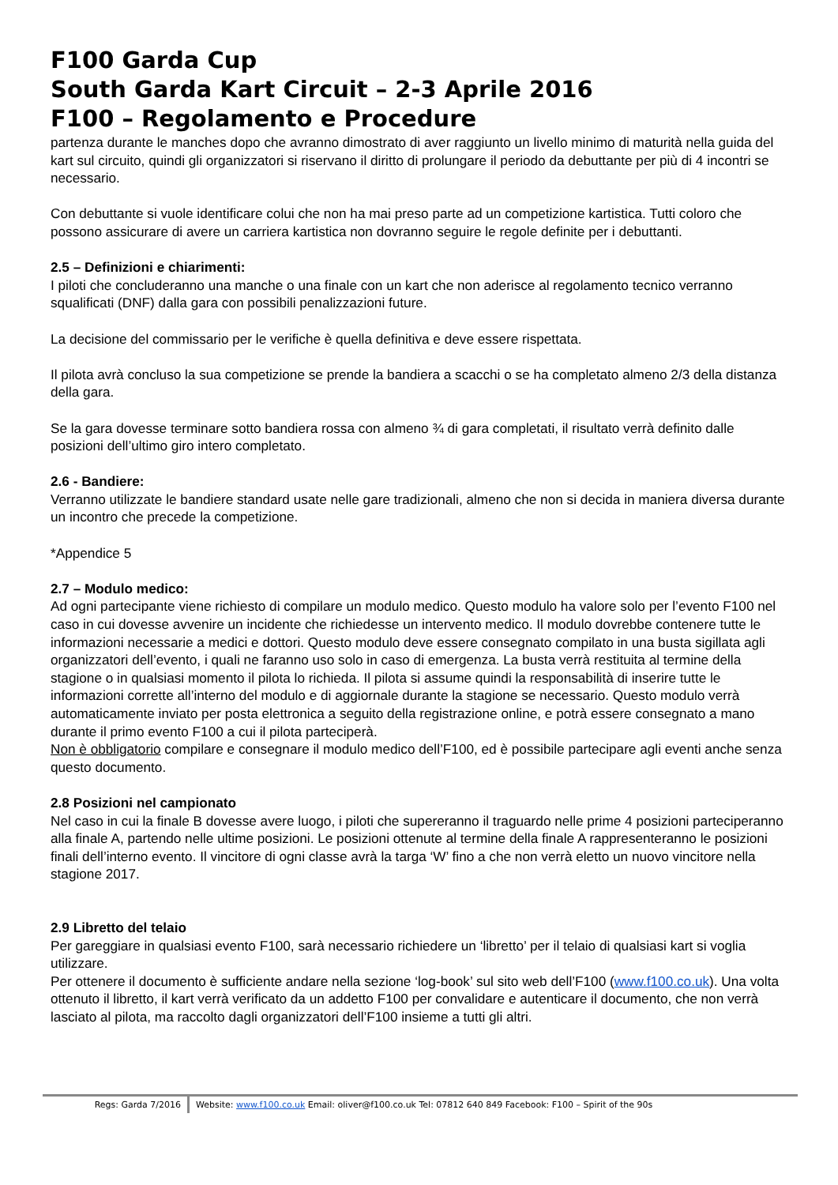F100 Garda Cup
South Garda Kart Circuit – 2-3 Aprile 2016
F100 – Regolamento e Procedure
partenza durante le manches dopo che avranno dimostrato di aver raggiunto un livello minimo di maturità nella guida del kart sul circuito, quindi gli organizzatori si riservano il diritto di prolungare il periodo da debuttante per più di 4 incontri se necessario.
Con debuttante si vuole identificare colui che non ha mai preso parte ad un competizione kartistica. Tutti coloro che possono assicurare di avere un carriera kartistica non dovranno seguire le regole definite per i debuttanti.
2.5 – Definizioni e chiarimenti:
I piloti che concluderanno una manche o una finale con un kart che non aderisce al regolamento tecnico verranno squalificati (DNF) dalla gara con possibili penalizzazioni future.
La decisione del commissario per le verifiche è quella definitiva e deve essere rispettata.
Il pilota avrà concluso la sua competizione se prende la bandiera a scacchi o se ha completato almeno 2/3 della distanza della gara.
Se la gara dovesse terminare sotto bandiera rossa con almeno ¾ di gara completati, il risultato verrà definito dalle posizioni dell’ultimo giro intero completato.
2.6 - Bandiere:
Verranno utilizzate le bandiere standard usate nelle gare tradizionali, almeno che non si decida in maniera diversa durante un incontro che precede la competizione.
*Appendice 5
2.7 – Modulo medico:
Ad ogni partecipante viene richiesto di compilare un modulo medico. Questo modulo ha valore solo per l’evento F100 nel caso in cui dovesse avvenire un incidente che richiedesse un intervento medico. Il modulo dovrebbe contenere tutte le informazioni necessarie a medici e dottori. Questo modulo deve essere consegnato compilato in una busta sigillata agli organizzatori dell’evento, i quali ne faranno uso solo in caso di emergenza. La busta verrà restituita al termine della stagione o in qualsiasi momento il pilota lo richieda. Il pilota si assume quindi la responsabilità di inserire tutte le informazioni corrette all’interno del modulo e di aggiornale durante la stagione se necessario. Questo modulo verrà automaticamente inviato per posta elettronica a seguito della registrazione online, e potrà essere consegnato a mano durante il primo evento F100 a cui il pilota parteciperà.
Non è obbligatorio compilare e consegnare il modulo medico dell’F100, ed è possibile partecipare agli eventi anche senza questo documento.
2.8 Posizioni nel campionato
Nel caso in cui la finale B dovesse avere luogo, i piloti che supereranno il traguardo nelle prime 4 posizioni parteciperanno alla finale A, partendo nelle ultime posizioni. Le posizioni ottenute al termine della finale A rappresenteranno le posizioni finali dell’interno evento. Il vincitore di ogni classe avrà la targa ‘W’ fino a che non verrà eletto un nuovo vincitore nella stagione 2017.
2.9 Libretto del telaio
Per gareggiare in qualsiasi evento F100, sarà necessario richiedere un ‘libretto’ per il telaio di qualsiasi kart si voglia utilizzare.
Per ottenere il documento è sufficiente andare nella sezione ‘log-book’ sul sito web dell’F100 (www.f100.co.uk). Una volta ottenuto il libretto, il kart verrà verificato da un addetto F100 per convalidare e autenticare il documento, che non verrà lasciato al pilota, ma raccolto dagli organizzatori dell’F100 insieme a tutti gli altri.
Regs: Garda 7/2016 Website: www.f100.co.uk Email: oliver@f100.co.uk Tel: 07812 640 849 Facebook: F100 – Spirit of the 90s